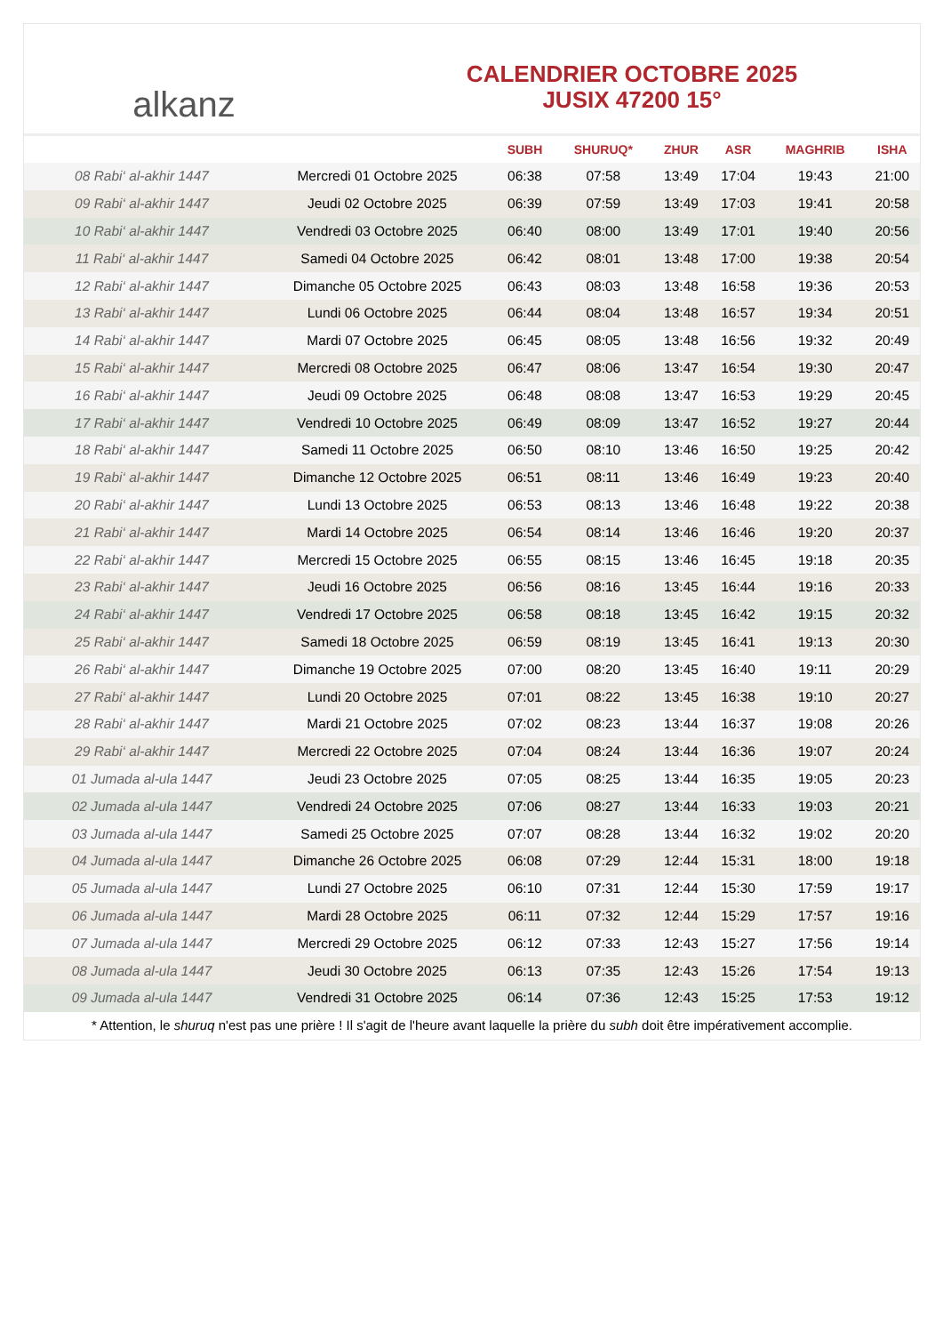alkanz
CALENDRIER OCTOBRE 2025
JUSIX 47200 15°
| | | SUBH | SHURUQ* | ZHUR | ASR | MAGHRIB | ISHA |
| --- | --- | --- | --- | --- | --- | --- | --- |
| 08 Rabi‘ al-akhir 1447 | Mercredi 01 Octobre 2025 | 06:38 | 07:58 | 13:49 | 17:04 | 19:43 | 21:00 |
| 09 Rabi‘ al-akhir 1447 | Jeudi 02 Octobre 2025 | 06:39 | 07:59 | 13:49 | 17:03 | 19:41 | 20:58 |
| 10 Rabi‘ al-akhir 1447 | Vendredi 03 Octobre 2025 | 06:40 | 08:00 | 13:49 | 17:01 | 19:40 | 20:56 |
| 11 Rabi‘ al-akhir 1447 | Samedi 04 Octobre 2025 | 06:42 | 08:01 | 13:48 | 17:00 | 19:38 | 20:54 |
| 12 Rabi‘ al-akhir 1447 | Dimanche 05 Octobre 2025 | 06:43 | 08:03 | 13:48 | 16:58 | 19:36 | 20:53 |
| 13 Rabi‘ al-akhir 1447 | Lundi 06 Octobre 2025 | 06:44 | 08:04 | 13:48 | 16:57 | 19:34 | 20:51 |
| 14 Rabi‘ al-akhir 1447 | Mardi 07 Octobre 2025 | 06:45 | 08:05 | 13:48 | 16:56 | 19:32 | 20:49 |
| 15 Rabi‘ al-akhir 1447 | Mercredi 08 Octobre 2025 | 06:47 | 08:06 | 13:47 | 16:54 | 19:30 | 20:47 |
| 16 Rabi‘ al-akhir 1447 | Jeudi 09 Octobre 2025 | 06:48 | 08:08 | 13:47 | 16:53 | 19:29 | 20:45 |
| 17 Rabi‘ al-akhir 1447 | Vendredi 10 Octobre 2025 | 06:49 | 08:09 | 13:47 | 16:52 | 19:27 | 20:44 |
| 18 Rabi‘ al-akhir 1447 | Samedi 11 Octobre 2025 | 06:50 | 08:10 | 13:46 | 16:50 | 19:25 | 20:42 |
| 19 Rabi‘ al-akhir 1447 | Dimanche 12 Octobre 2025 | 06:51 | 08:11 | 13:46 | 16:49 | 19:23 | 20:40 |
| 20 Rabi‘ al-akhir 1447 | Lundi 13 Octobre 2025 | 06:53 | 08:13 | 13:46 | 16:48 | 19:22 | 20:38 |
| 21 Rabi‘ al-akhir 1447 | Mardi 14 Octobre 2025 | 06:54 | 08:14 | 13:46 | 16:46 | 19:20 | 20:37 |
| 22 Rabi‘ al-akhir 1447 | Mercredi 15 Octobre 2025 | 06:55 | 08:15 | 13:46 | 16:45 | 19:18 | 20:35 |
| 23 Rabi‘ al-akhir 1447 | Jeudi 16 Octobre 2025 | 06:56 | 08:16 | 13:45 | 16:44 | 19:16 | 20:33 |
| 24 Rabi‘ al-akhir 1447 | Vendredi 17 Octobre 2025 | 06:58 | 08:18 | 13:45 | 16:42 | 19:15 | 20:32 |
| 25 Rabi‘ al-akhir 1447 | Samedi 18 Octobre 2025 | 06:59 | 08:19 | 13:45 | 16:41 | 19:13 | 20:30 |
| 26 Rabi‘ al-akhir 1447 | Dimanche 19 Octobre 2025 | 07:00 | 08:20 | 13:45 | 16:40 | 19:11 | 20:29 |
| 27 Rabi‘ al-akhir 1447 | Lundi 20 Octobre 2025 | 07:01 | 08:22 | 13:45 | 16:38 | 19:10 | 20:27 |
| 28 Rabi‘ al-akhir 1447 | Mardi 21 Octobre 2025 | 07:02 | 08:23 | 13:44 | 16:37 | 19:08 | 20:26 |
| 29 Rabi‘ al-akhir 1447 | Mercredi 22 Octobre 2025 | 07:04 | 08:24 | 13:44 | 16:36 | 19:07 | 20:24 |
| 01 Jumada al-ula 1447 | Jeudi 23 Octobre 2025 | 07:05 | 08:25 | 13:44 | 16:35 | 19:05 | 20:23 |
| 02 Jumada al-ula 1447 | Vendredi 24 Octobre 2025 | 07:06 | 08:27 | 13:44 | 16:33 | 19:03 | 20:21 |
| 03 Jumada al-ula 1447 | Samedi 25 Octobre 2025 | 07:07 | 08:28 | 13:44 | 16:32 | 19:02 | 20:20 |
| 04 Jumada al-ula 1447 | Dimanche 26 Octobre 2025 | 06:08 | 07:29 | 12:44 | 15:31 | 18:00 | 19:18 |
| 05 Jumada al-ula 1447 | Lundi 27 Octobre 2025 | 06:10 | 07:31 | 12:44 | 15:30 | 17:59 | 19:17 |
| 06 Jumada al-ula 1447 | Mardi 28 Octobre 2025 | 06:11 | 07:32 | 12:44 | 15:29 | 17:57 | 19:16 |
| 07 Jumada al-ula 1447 | Mercredi 29 Octobre 2025 | 06:12 | 07:33 | 12:43 | 15:27 | 17:56 | 19:14 |
| 08 Jumada al-ula 1447 | Jeudi 30 Octobre 2025 | 06:13 | 07:35 | 12:43 | 15:26 | 17:54 | 19:13 |
| 09 Jumada al-ula 1447 | Vendredi 31 Octobre 2025 | 06:14 | 07:36 | 12:43 | 15:25 | 17:53 | 19:12 |
* Attention, le shuruq n'est pas une prière ! Il s'agit de l'heure avant laquelle la prière du subh doit être impérativement accomplie.